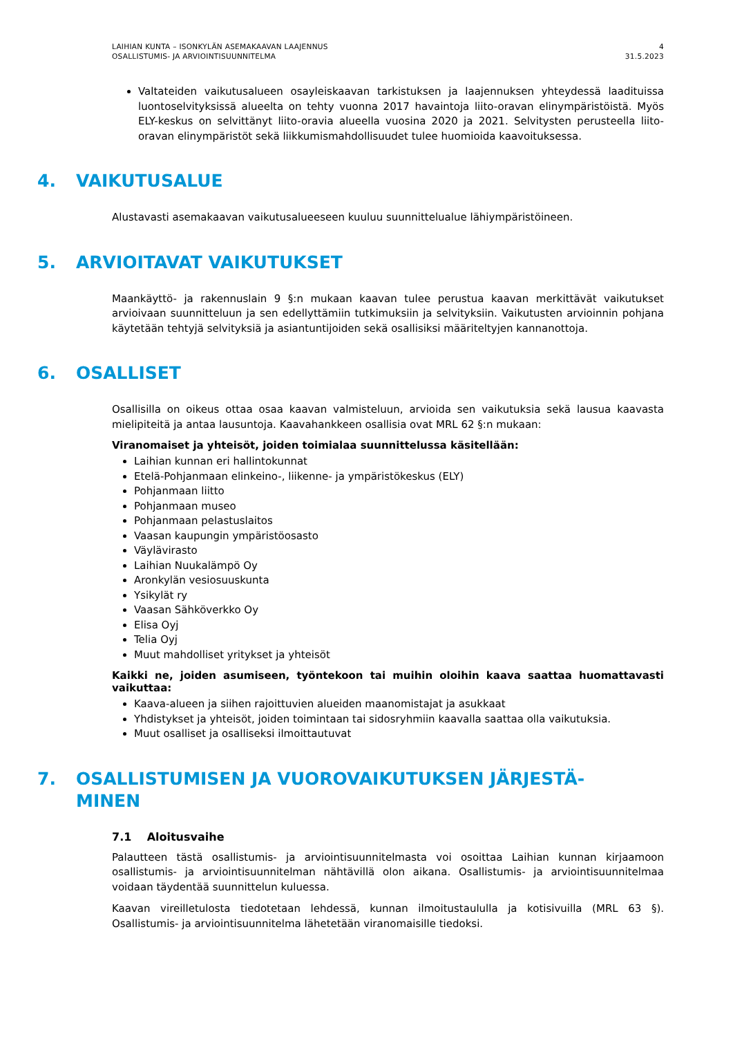LAIHIAN KUNTA – ISONKYLÄN ASEMAKAAVAN LAAJENNUS
OSALLISTUMIS- JA ARVIOINTISUUNNITELMA
4
31.5.2023
Valtateiden vaikutusalueen osayleiskaavan tarkistuksen ja laajennuksen yhteydessä laadituissa luontoselvityksissä alueelta on tehty vuonna 2017 havaintoja liito-oravan elinympäristöistä. Myös ELY-keskus on selvittänyt liito-oravia alueella vuosina 2020 ja 2021. Selvitysten perusteella liito-oravan elinympäristöt sekä liikkumismahdollisuudet tulee huomioida kaavoituksessa.
4. VAIKUTUSALUE
Alustavasti asemakaavan vaikutusalueeseen kuuluu suunnittelualue lähiympäristöineen.
5. ARVIOITAVAT VAIKUTUKSET
Maankäyttö- ja rakennuslain 9 §:n mukaan kaavan tulee perustua kaavan merkittävät vaikutukset arvioivaan suunnitteluun ja sen edellyttämiin tutkimuksiin ja selvityksiin. Vaikutusten arvioinnin pohjana käytetään tehtyjä selvityksiä ja asiantuntijoiden sekä osallisiksi määriteltyjen kannanottoja.
6. OSALLISET
Osallisilla on oikeus ottaa osaa kaavan valmisteluun, arvioida sen vaikutuksia sekä lausua kaavasta mielipiteitä ja antaa lausuntoja. Kaavahankkeen osallisia ovat MRL 62 §:n mukaan:
Viranomaiset ja yhteisöt, joiden toimialaa suunnittelussa käsitellään:
Laihian kunnan eri hallintokunnat
Etelä-Pohjanmaan elinkeino-, liikenne- ja ympäristökeskus (ELY)
Pohjanmaan liitto
Pohjanmaan museo
Pohjanmaan pelastuslaitos
Vaasan kaupungin ympäristöosasto
Väylävirasto
Laihian Nuukalämpö Oy
Aronkylän vesiosuuskunta
Ysikylät ry
Vaasan Sähköverkko Oy
Elisa Oyj
Telia Oyj
Muut mahdolliset yritykset ja yhteisöt
Kaikki ne, joiden asumiseen, työntekoon tai muihin oloihin kaava saattaa huomattavasti vaikuttaa:
Kaava-alueen ja siihen rajoittuvien alueiden maanomistajat ja asukkaat
Yhdistykset ja yhteisöt, joiden toimintaan tai sidosryhmiin kaavalla saattaa olla vaikutuksia.
Muut osalliset ja osalliseksi ilmoittautuvat
7. OSALLISTUMISEN JA VUOROVAIKUTUKSEN JÄRJESTÄ-
MINEN
7.1 Aloitusvaihe
Palautteen tästä osallistumis- ja arviointisuunnitelmasta voi osoittaa Laihian kunnan kirjaamoon osallistumis- ja arviointisuunnitelman nähtävillä olon aikana. Osallistumis- ja arviointisuunnitelmaa voidaan täydentää suunnittelun kuluessa.
Kaavan vireilletulosta tiedotetaan lehdessä, kunnan ilmoitustaululla ja kotisivuilla (MRL 63 §). Osallistumis- ja arviointisuunnitelma lähetetään viranomaisille tiedoksi.